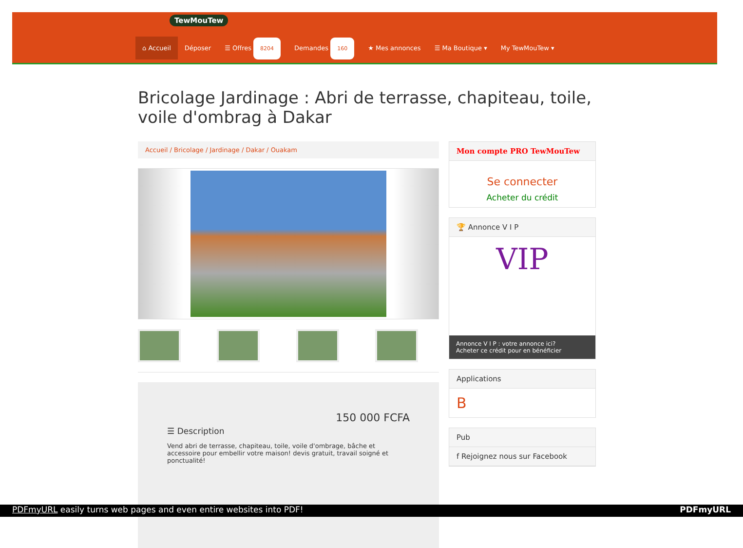TewMouTew
⌂ Accueil Déposer ☰ Offres 8204 Demandes 160 ★ Mes annonces ☰ Ma Boutique ▾ My TewMouTew ▾
Bricolage Jardinage : Abri de terrasse, chapiteau, toile, voile d'ombrag à Dakar
Accueil / Bricolage / Jardinage / Dakar / Ouakam
150 000 FCFA
☰ Description
Vend abri de terrasse, chapiteau, toile, voile d'ombrage, bâche et accessoire pour embellir votre maison! devis gratuit, travail soigné et ponctualité!
Mon compte PRO TewMouTew
Se connecter
Acheter du crédit
🏆 Annonce V I P
VIP
Annonce V I P : votre annonce ici?
Acheter ce crédit pour en bénéficier
Applications
B
Pub
f Rejoignez nous sur Facebook
PDFmyURL easily turns web pages and even entire websites into PDF! PDFmyURL